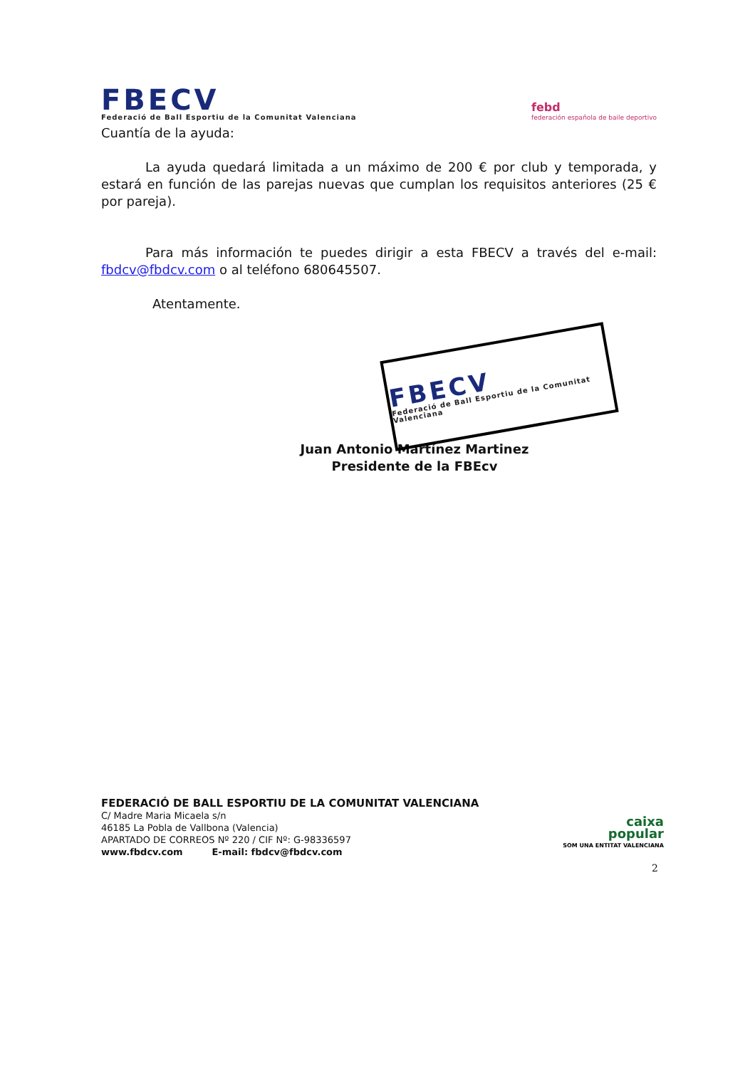FBECV
Federació de Ball Esportiu de la Comunitat Valenciana
febd
federación española de baile deportivo
Cuantía de la ayuda:
La ayuda quedará limitada a un máximo de 200 € por club y temporada, y estará en función de las parejas nuevas que cumplan los requisitos anteriores (25 € por pareja).
Para más información te puedes dirigir a esta FBECV a través del e-mail: fbdcv@fbdcv.com o al teléfono 680645507.
Atentamente.
FBECV
Federació de Ball Esportiu de la Comunitat Valenciana
Juan Antonio Martínez Martinez
Presidente de la FBEcv
FEDERACIÓ DE BALL ESPORTIU DE LA COMUNITAT VALENCIANA
C/ Madre Maria Micaela s/n
46185 La Pobla de Vallbona (Valencia)
APARTADO DE CORREOS Nº 220 / CIF Nº: G-98336597
www.fbdcv.com E-mail: fbdcv@fbdcv.com
caixa
popular
SOM UNA ENTITAT VALENCIANA
2